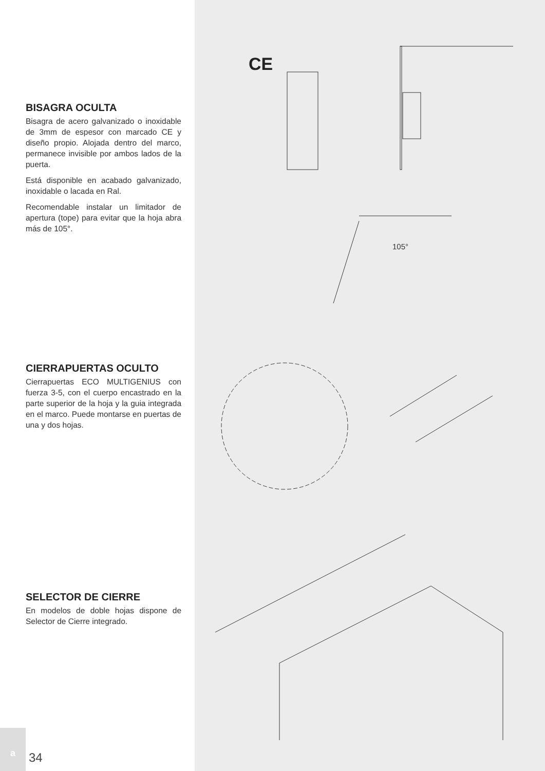BISAGRA OCULTA
Bisagra de acero galvanizado o inoxidable de 3mm de espesor con marcado CE y diseño propio. Alojada dentro del marco, permanece invisible por ambos lados de la puerta.
Está disponible en acabado galvanizado, inoxidable o lacada en Ral.
Recomendable instalar un limitador de apertura (tope) para evitar que la hoja abra más de 105°.
CIERRAPUERTAS OCULTO
Cierrapuertas ECO MULTIGENIUS con fuerza 3-5, con el cuerpo encastrado en la parte superior de la hoja y la guia integrada en el marco. Puede montarse en puertas de una y dos hojas.
SELECTOR DE CIERRE
En modelos de doble hojas dispone de Selector de Cierre integrado.
a
34
CE
105°